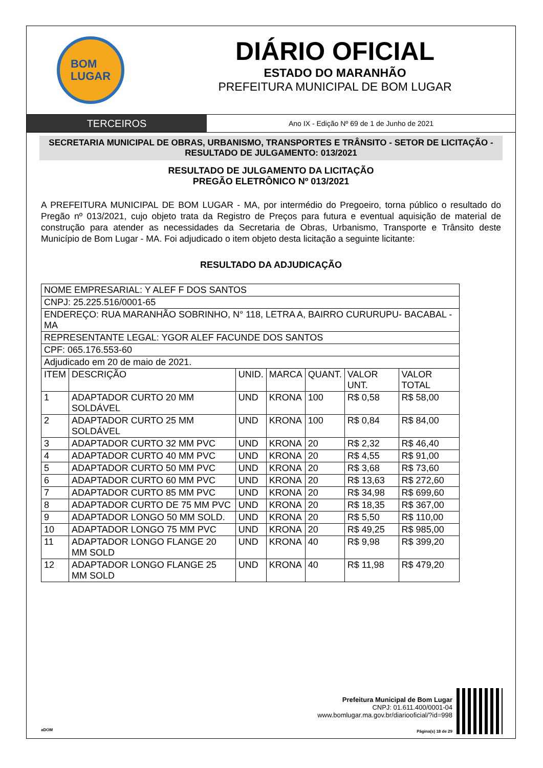BOM
LUGAR
DIÁRIO OFICIAL
ESTADO DO MARANHÃO
PREFEITURA MUNICIPAL DE BOM LUGAR
TERCEIROS
Ano IX - Edição Nº 69 de 1 de Junho de 2021
SECRETARIA MUNICIPAL DE OBRAS, URBANISMO, TRANSPORTES E TRÂNSITO - SETOR DE LICITAÇÃO - RESULTADO DE JULGAMENTO: 013/2021
RESULTADO DE JULGAMENTO DA LICITAÇÃO
PREGÃO ELETRÔNICO Nº 013/2021
A PREFEITURA MUNICIPAL DE BOM LUGAR - MA, por intermédio do Pregoeiro, torna público o resultado do Pregão nº 013/2021, cujo objeto trata da Registro de Preços para futura e eventual aquisição de material de construção para atender as necessidades da Secretaria de Obras, Urbanismo, Transporte e Trânsito deste Município de Bom Lugar - MA. Foi adjudicado o item objeto desta licitação a seguinte licitante:
RESULTADO DA ADJUDICAÇÃO
| NOME EMPRESARIAL: Y ALEF F DOS SANTOS | | | | | | |
| CNPJ: 25.225.516/0001-65 | | | | | | |
| ENDEREÇO: RUA MARANHÃO SOBRINHO, N° 118, LETRA A, BAIRRO CURURUPU- BACABAL - MA | | | | | | |
| REPRESENTANTE LEGAL: YGOR ALEF FACUNDE DOS SANTOS | | | | | | |
| CPF: 065.176.553-60 | | | | | | |
| Adjudicado em 20 de maio de 2021. | | | | | | |
| ITEM | DESCRIÇÃO | UNID. | MARCA | QUANT. | VALOR UNT. | VALOR TOTAL |
| 1 | ADAPTADOR CURTO 20 MM SOLDÁVEL | UND | KRONA | 100 | R$ 0,58 | R$ 58,00 |
| 2 | ADAPTADOR CURTO 25 MM SOLDÁVEL | UND | KRONA | 100 | R$ 0,84 | R$ 84,00 |
| 3 | ADAPTADOR CURTO 32 MM PVC | UND | KRONA | 20 | R$ 2,32 | R$ 46,40 |
| 4 | ADAPTADOR CURTO 40 MM PVC | UND | KRONA | 20 | R$ 4,55 | R$ 91,00 |
| 5 | ADAPTADOR CURTO 50 MM PVC | UND | KRONA | 20 | R$ 3,68 | R$ 73,60 |
| 6 | ADAPTADOR CURTO 60 MM PVC | UND | KRONA | 20 | R$ 13,63 | R$ 272,60 |
| 7 | ADAPTADOR CURTO 85 MM PVC | UND | KRONA | 20 | R$ 34,98 | R$ 699,60 |
| 8 | ADAPTADOR CURTO DE 75 MM PVC | UND | KRONA | 20 | R$ 18,35 | R$ 367,00 |
| 9 | ADAPTADOR LONGO 50 MM SOLD. | UND | KRONA | 20 | R$ 5,50 | R$ 110,00 |
| 10 | ADAPTADOR LONGO 75 MM PVC | UND | KRONA | 20 | R$ 49,25 | R$ 985,00 |
| 11 | ADAPTADOR LONGO FLANGE 20 MM SOLD | UND | KRONA | 40 | R$ 9,98 | R$ 399,20 |
| 12 | ADAPTADOR LONGO FLANGE 25 MM SOLD | UND | KRONA | 40 | R$ 11,98 | R$ 479,20 |
aDOM
Prefeitura Municipal de Bom Lugar
CNPJ: 01.611.400/0001-04
www.bomlugar.ma.gov.br/diariooficial/?id=998
Página(s) 18 de 29